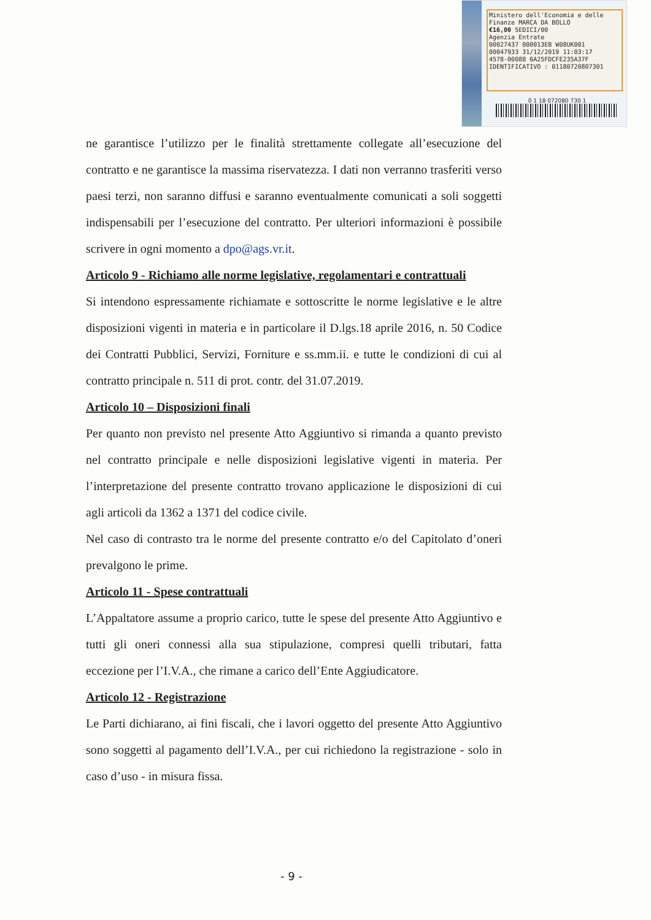Ministero dell'Economia e delle Finanze MARCA DA BOLLO
€16,00 SEDICI/00
Agenzia Entrate
00027437 000013EB W08UK001
00047933 31/12/2019 11:03:17
4578-00088 6A25FDCFE235A37F
IDENTIFICATIVO : 01180720807301
0 1 18 072080 730 1
ne garantisce l’utilizzo per le finalità strettamente collegate all’esecuzione del contratto e ne garantisce la massima riservatezza. I dati non verranno trasferiti verso paesi terzi, non saranno diffusi e saranno eventualmente comunicati a soli soggetti indispensabili per l’esecuzione del contratto. Per ulteriori informazioni è possibile scrivere in ogni momento a dpo@ags.vr.it.
Articolo 9 - Richiamo alle norme legislative, regolamentari e contrattuali
Si intendono espressamente richiamate e sottoscritte le norme legislative e le altre disposizioni vigenti in materia e in particolare il D.lgs.18 aprile 2016, n. 50 Codice dei Contratti Pubblici, Servizi, Forniture e ss.mm.ii. e tutte le condizioni di cui al contratto principale n. 511 di prot. contr. del 31.07.2019.
Articolo 10 – Disposizioni finali
Per quanto non previsto nel presente Atto Aggiuntivo si rimanda a quanto previsto nel contratto principale e nelle disposizioni legislative vigenti in materia. Per l’interpretazione del presente contratto trovano applicazione le disposizioni di cui agli articoli da 1362 a 1371 del codice civile.
Nel caso di contrasto tra le norme del presente contratto e/o del Capitolato d’oneri prevalgono le prime.
Articolo 11 - Spese contrattuali
L’Appaltatore assume a proprio carico, tutte le spese del presente Atto Aggiuntivo e tutti gli oneri connessi alla sua stipulazione, compresi quelli tributari, fatta eccezione per l’I.V.A., che rimane a carico dell’Ente Aggiudicatore.
Articolo 12 - Registrazione
Le Parti dichiarano, ai fini fiscali, che i lavori oggetto del presente Atto Aggiuntivo sono soggetti al pagamento dell’I.V.A., per cui richiedono la registrazione - solo in caso d’uso - in misura fissa.
- 9 -